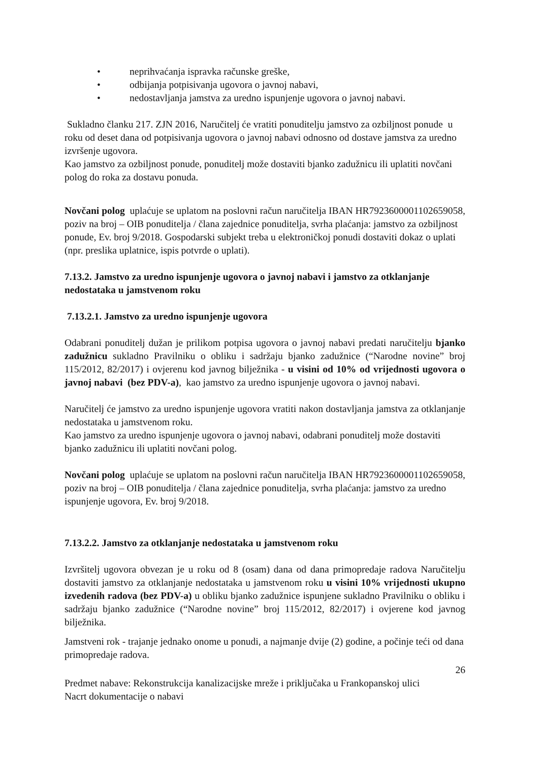• neprihvaćanja ispravka računske greške,
• odbijanja potpisivanja ugovora o javnoj nabavi,
• nedostavljanja jamstva za uredno ispunjenje ugovora o javnoj nabavi.
Sukladno članku 217. ZJN 2016, Naručitelj će vratiti ponuditelju jamstvo za ozbiljnost ponude u roku od deset dana od potpisivanja ugovora o javnoj nabavi odnosno od dostave jamstva za uredno izvršenje ugovora.
Kao jamstvo za ozbiljnost ponude, ponuditelj može dostaviti bjanko zadužnicu ili uplatiti novčani polog do roka za dostavu ponuda.
Novčani polog uplaćuje se uplatom na poslovni račun naručitelja IBAN HR7923600001102659058, poziv na broj – OIB ponuditelja / člana zajednice ponuditelja, svrha plaćanja: jamstvo za ozbiljnost ponude, Ev. broj 9/2018. Gospodarski subjekt treba u elektroničkoj ponudi dostaviti dokaz o uplati (npr. preslika uplatnice, ispis potvrde o uplati).
7.13.2. Jamstvo za uredno ispunjenje ugovora o javnoj nabavi i jamstvo za otklanjanje nedostataka u jamstvenom roku
7.13.2.1. Jamstvo za uredno ispunjenje ugovora
Odabrani ponuditelj dužan je prilikom potpisa ugovora o javnoj nabavi predati naručitelju bjanko zadužnicu sukladno Pravilniku o obliku i sadržaju bjanko zadužnice (“Narodne novine” broj 115/2012, 82/2017) i ovjerenu kod javnog bilježnika - u visini od 10% od vrijednosti ugovora o javnoj nabavi (bez PDV-a), kao jamstvo za uredno ispunjenje ugovora o javnoj nabavi.
Naručitelj će jamstvo za uredno ispunjenje ugovora vratiti nakon dostavljanja jamstva za otklanjanje nedostataka u jamstvenom roku.
Kao jamstvo za uredno ispunjenje ugovora o javnoj nabavi, odabrani ponuditelj može dostaviti bjanko zadužnicu ili uplatiti novčani polog.
Novčani polog uplaćuje se uplatom na poslovni račun naručitelja IBAN HR7923600001102659058, poziv na broj – OIB ponuditelja / člana zajednice ponuditelja, svrha plaćanja: jamstvo za uredno ispunjenje ugovora, Ev. broj 9/2018.
7.13.2.2. Jamstvo za otklanjanje nedostataka u jamstvenom roku
Izvršitelj ugovora obvezan je u roku od 8 (osam) dana od dana primopredaje radova Naručitelju dostaviti jamstvo za otklanjanje nedostataka u jamstvenom roku u visini 10% vrijednosti ukupno izvedenih radova (bez PDV-a) u obliku bjanko zadužnice ispunjene sukladno Pravilniku o obliku i sadržaju bjanko zadužnice (“Narodne novine” broj 115/2012, 82/2017) i ovjerene kod javnog bilježnika.
Jamstveni rok - trajanje jednako onome u ponudi, a najmanje dvije (2) godine, a počinje teći od dana primopredaje radova.
26
Predmet nabave: Rekonstrukcija kanalizacijske mreže i priključaka u Frankopanskoj ulici
Nacrt dokumentacije o nabavi